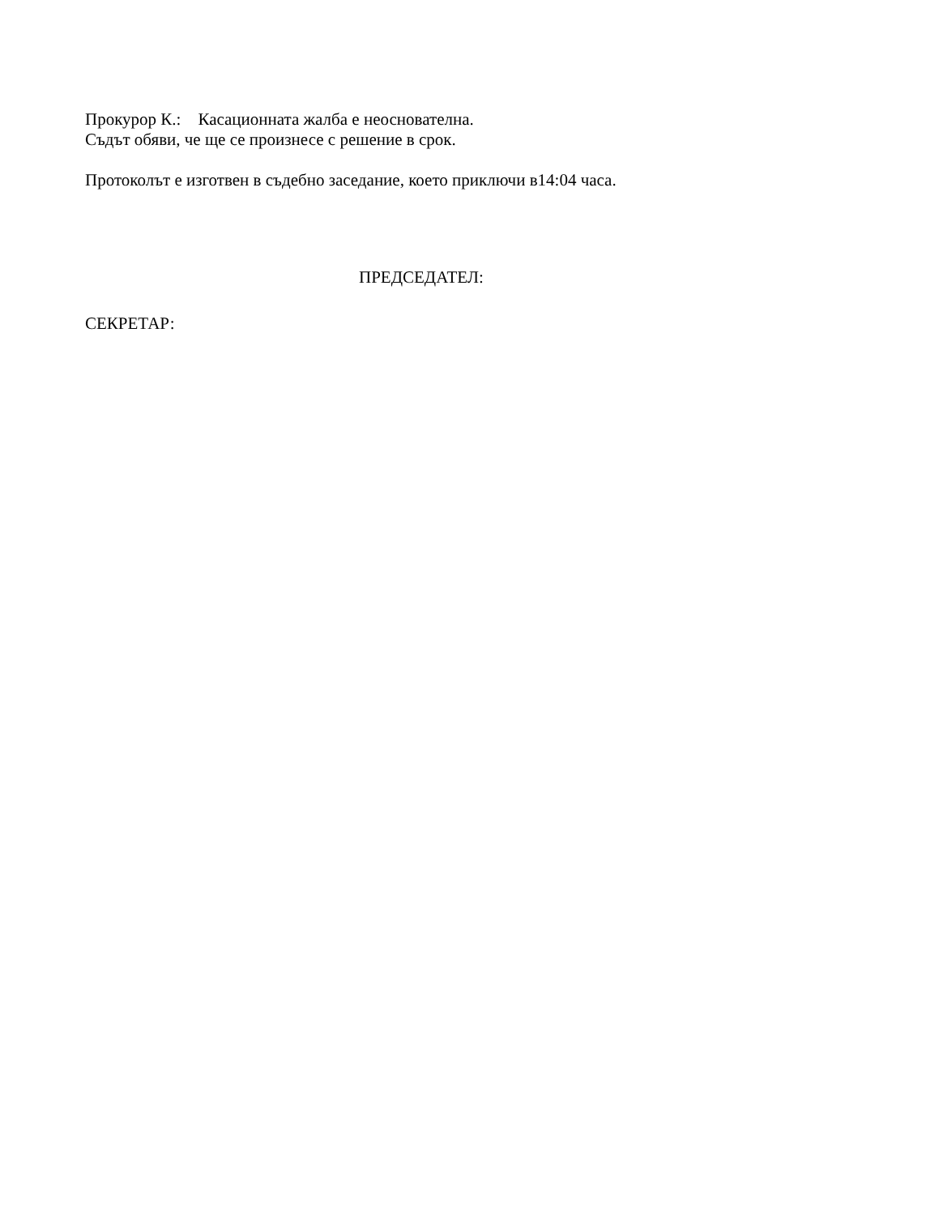Прокурор К.: Касационната жалба е неоснователна.
Съдът обяви, че ще се произнесе с решение в срок.
Протоколът е изготвен в съдебно заседание, което приключи в14:04 часа.
ПРЕДСЕДАТЕЛ:
СЕКРЕТАР: